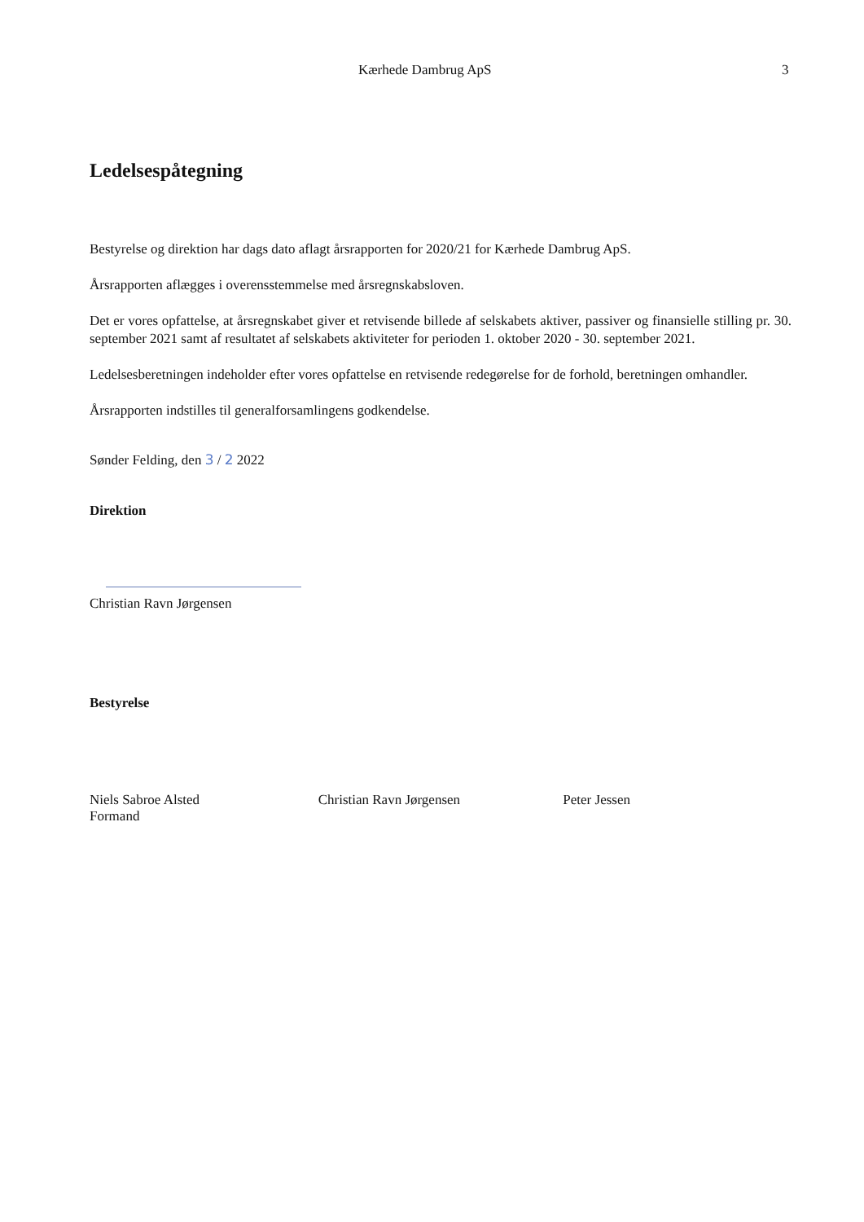Kærhede Dambrug ApS 3
Ledelsespåtegning
Bestyrelse og direktion har dags dato aflagt årsrapporten for 2020/21 for Kærhede Dambrug ApS.
Årsrapporten aflægges i overensstemmelse med årsregnskabsloven.
Det er vores opfattelse, at årsregnskabet giver et retvisende billede af selskabets aktiver, passiver og finansielle stilling pr. 30. september 2021 samt af resultatet af selskabets aktiviteter for perioden 1. oktober 2020 - 30. september 2021.
Ledelsesberetningen indeholder efter vores opfattelse en retvisende redegørelse for de forhold, beretningen omhandler.
Årsrapporten indstilles til generalforsamlingens godkendelse.
Sønder Felding, den 3 / 2 2022
Direktion
Christian Ravn Jørgensen
Bestyrelse
Niels Sabroe Alsted
Formand
Christian Ravn Jørgensen Peter Jessen